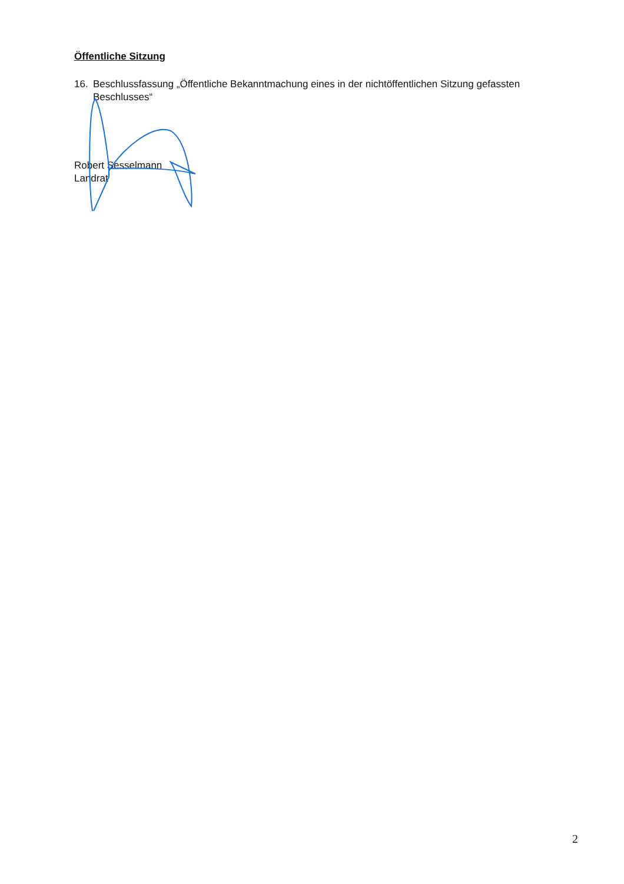Öffentliche Sitzung
16. Beschlussfassung „Öffentliche Bekanntmachung eines in der nichtöffentlichen Sitzung gefassten Beschlusses“
Robert Sesselmann
Landrat
2